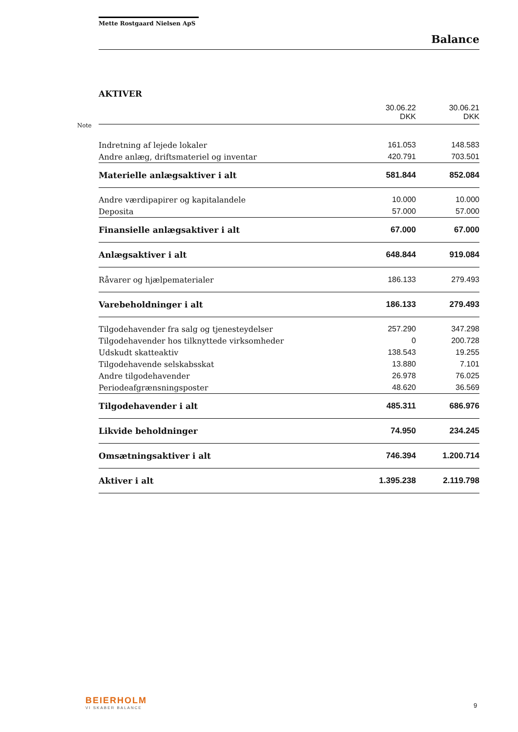Mette Rostgaard Nielsen ApS
Balance
AKTIVER
| | 30.06.22 DKK | 30.06.21 DKK |
| Indretning af lejede lokaler | 161.053 | 148.583 |
| Andre anlæg, driftsmateriel og inventar | 420.791 | 703.501 |
| Materielle anlægsaktiver i alt | 581.844 | 852.084 |
| Andre værdipapirer og kapitalandele | 10.000 | 10.000 |
| Deposita | 57.000 | 57.000 |
| Finansielle anlægsaktiver i alt | 67.000 | 67.000 |
| Anlægsaktiver i alt | 648.844 | 919.084 |
| Råvarer og hjælpematerialer | 186.133 | 279.493 |
| Varebeholdninger i alt | 186.133 | 279.493 |
| Tilgodehavender fra salg og tjenesteydelser | 257.290 | 347.298 |
| Tilgodehavender hos tilknyttede virksomheder | 0 | 200.728 |
| Udskudt skatteaktiv | 138.543 | 19.255 |
| Tilgodehavende selskabsskat | 13.880 | 7.101 |
| Andre tilgodehavender | 26.978 | 76.025 |
| Periodeafgrænsningsposter | 48.620 | 36.569 |
| Tilgodehavender i alt | 485.311 | 686.976 |
| Likvide beholdninger | 74.950 | 234.245 |
| Omsætningsaktiver i alt | 746.394 | 1.200.714 |
| Aktiver i alt | 1.395.238 | 2.119.798 |
Note
BEIERHOLM
VI SKABER BALANCE
9